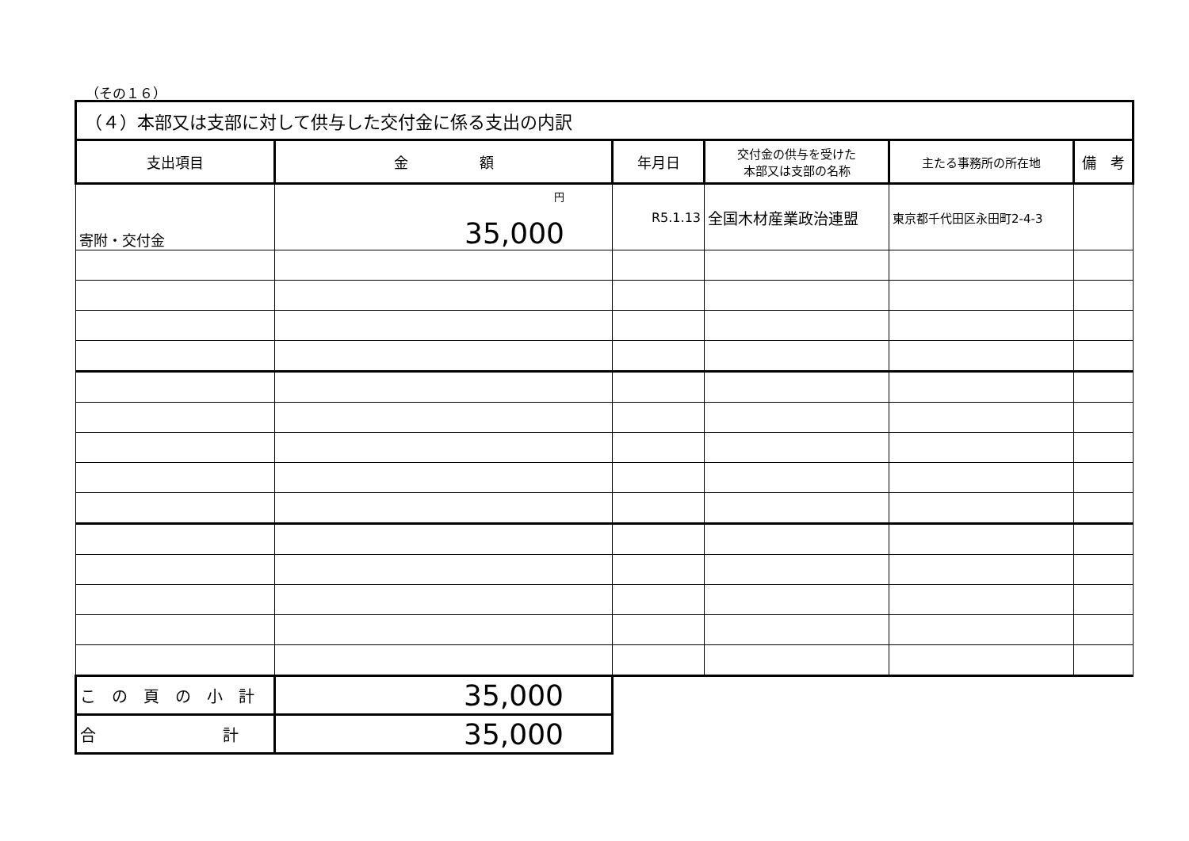（その１６）
| （４）本部又は支部に対して供与した交付金に係る支出の内訳 | | | | | |
| --- | --- | --- | --- | --- | --- |
| 支出項目 | 金 額 | 年月日 | 交付金の供与を受けた 本部又は支部の名称 | 主たる事務所の所在地 | 備 考 |
| 寄附・交付金 | <sup>円</sup> 35,000 | R5.1.13 | 全国木材産業政治連盟 | 東京都千代田区永田町2-4-3 | |
| こ の 頁 の 小 計 | 35,000 | | | | |
| 合 計 | 35,000 | | | | |